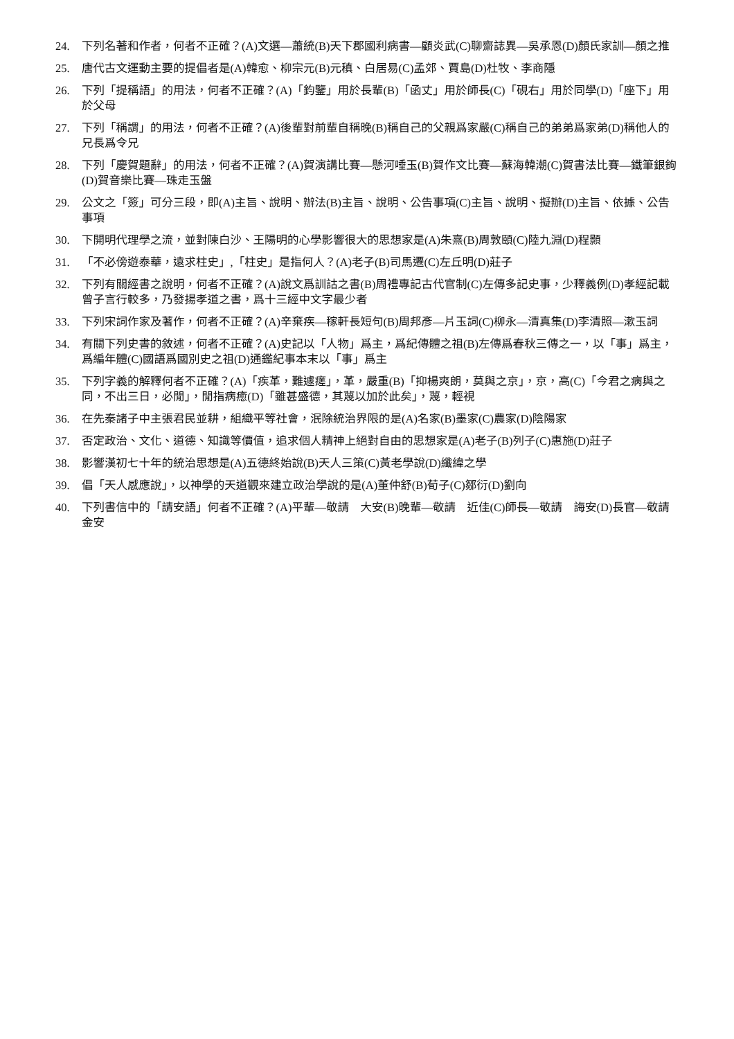24. 下列名著和作者，何者不正確？(A)文選—蕭統(B)天下郡國利病書—顧炎武(C)聊齋誌異—吳承恩(D)顏氏家訓—顏之推
25. 唐代古文運動主要的提倡者是(A)韓愈、柳宗元(B)元稹、白居易(C)孟郊、賈島(D)杜牧、李商隱
26. 下列「提稱語」的用法，何者不正確？(A)「鈞鑒」用於長輩(B)「函丈」用於師長(C)「硯右」用於同學(D)「座下」用於父母
27. 下列「稱謂」的用法，何者不正確？(A)後輩對前輩自稱晚(B)稱自己的父親爲家嚴(C)稱自己的弟弟爲家弟(D)稱他人的兄長爲令兄
28. 下列「慶賀題辭」的用法，何者不正確？(A)賀演講比賽—懸河唾玉(B)賀作文比賽—蘇海韓潮(C)賀書法比賽—鐵筆銀鉤(D)賀音樂比賽—珠走玉盤
29. 公文之「簽」可分三段，即(A)主旨、說明、辦法(B)主旨、說明、公告事項(C)主旨、說明、擬辦(D)主旨、依據、公告事項
30. 下開明代理學之流，並對陳白沙、王陽明的心學影響很大的思想家是(A)朱熹(B)周敦頤(C)陸九淵(D)程顥
31. 「不必傍遊泰華，遠求柱史」,「柱史」是指何人？(A)老子(B)司馬遷(C)左丘明(D)莊子
32. 下列有關經書之說明，何者不正確？(A)說文爲訓詁之書(B)周禮專記古代官制(C)左傳多記史事，少釋義例(D)孝經記載曾子言行較多，乃發揚孝道之書，爲十三經中文字最少者
33. 下列宋詞作家及著作，何者不正確？(A)辛棄疾—稼軒長短句(B)周邦彥—片玉詞(C)柳永—清真集(D)李清照—漱玉詞
34. 有關下列史書的敘述，何者不正確？(A)史記以「人物」爲主，爲紀傳體之祖(B)左傳爲春秋三傳之一，以「事」爲主，爲編年體(C)國語爲國別史之祖(D)通鑑紀事本末以「事」爲主
35. 下列字義的解釋何者不正確？(A)「疾革，難遽瘥」，革，嚴重(B)「抑楊爽朗，莫與之京」，京，高(C)「今君之病與之同，不出三日，必閒」，閒指病癒(D)「雖甚盛德，其蔑以加於此矣」，蔑，輕視
36. 在先秦諸子中主張君民並耕，組織平等社會，泯除統治界限的是(A)名家(B)墨家(C)農家(D)陰陽家
37. 否定政治、文化、道德、知識等價值，追求個人精神上絕對自由的思想家是(A)老子(B)列子(C)惠施(D)莊子
38. 影響漢初七十年的統治思想是(A)五德終始說(B)天人三策(C)黃老學說(D)纖緯之學
39. 倡「天人感應說」，以神學的天道觀來建立政治學說的是(A)董仲舒(B)荀子(C)鄒衍(D)劉向
40. 下列書信中的「請安語」何者不正確？(A)平輩—敬請　大安(B)晚輩—敬請　近佳(C)師長—敬請　誨安(D)長官—敬請　金安